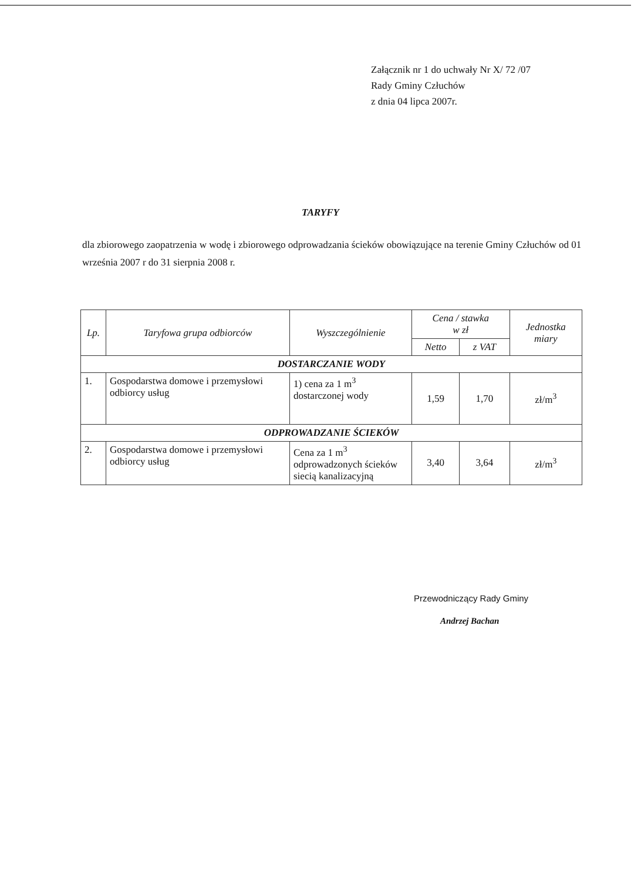Załącznik nr 1 do uchwały Nr X/ 72 /07
Rady Gminy Człuchów
z dnia 04 lipca 2007r.
TARYFY
dla zbiorowego zaopatrzenia w wodę i zbiorowego odprowadzania ścieków obowiązujące na terenie Gminy Człuchów od 01 września 2007 r do 31 sierpnia 2008 r.
| Lp. | Taryfowa grupa odbiorców | Wyszczególnienie | Cena / stawka w zł | | Jednostka miary |
| --- | --- | --- | --- | --- | --- |
| | | | Netto | z VAT | |
| DOSTARCZANIE WODY | | | | | |
| 1. | Gospodarstwa domowe i przemysłowi odbiorcy usług | 1) cena za 1 m<sup>3</sup> dostarczonej wody | 1,59 | 1,70 | zł/m<sup>3</sup> |
| ODPROWADZANIE ŚCIEKÓW | | | | | |
| 2. | Gospodarstwa domowe i przemysłowi odbiorcy usług | Cena za 1 m<sup>3</sup> odprowadzonych ścieków siecią kanalizacyjną | 3,40 | 3,64 | zł/m<sup>3</sup> |
Przewodniczący Rady Gminy
Andrzej Bachan